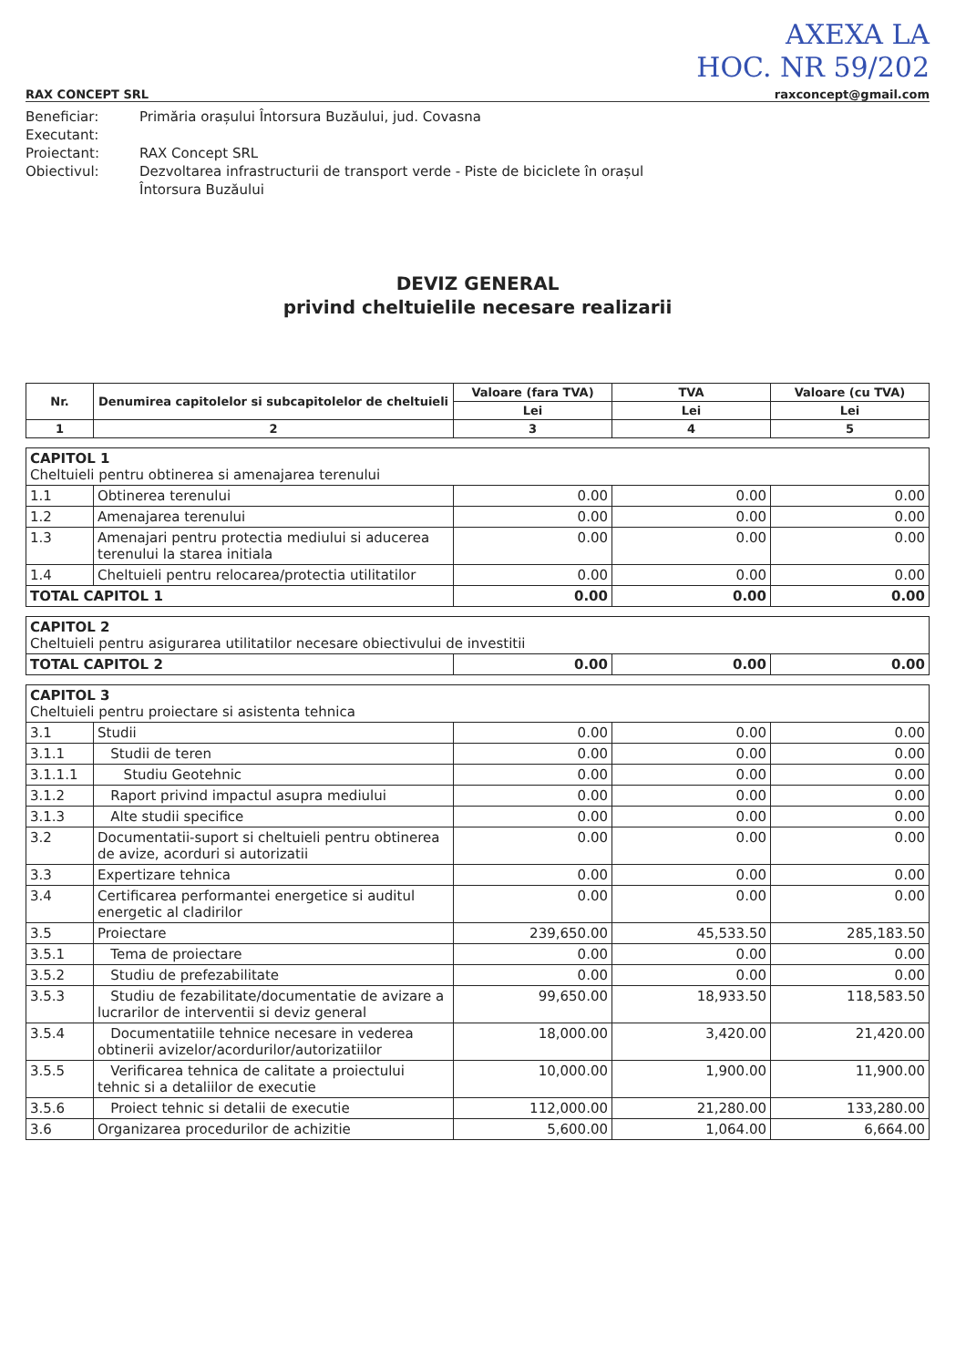AXEXA LA
HOC. NR 59/202
RAX CONCEPT SRL raxconcept@gmail.com
Beneficiar:
Primăria orașului Întorsura Buzăului, jud. Covasna
Executant:
Proiectant:
RAX Concept SRL
Obiectivul:
Dezvoltarea infrastructurii de transport verde - Piste de biciclete în orașul Întorsura Buzăului
DEVIZ GENERAL
privind cheltuielile necesare realizarii
| Nr. | Denumirea capitolelor si subcapitolelor de cheltuieli | Valoare (fara TVA) | TVA | Valoare (cu TVA) |
| --- | --- | --- | --- | --- |
| | | Lei | Lei | Lei |
| 1 | 2 | 3 | 4 | 5 |
| CAPITOL 1 Cheltuieli pentru obtinerea si amenajarea terenului | | | | |
| 1.1 | Obtinerea terenului | 0.00 | 0.00 | 0.00 |
| 1.2 | Amenajarea terenului | 0.00 | 0.00 | 0.00 |
| 1.3 | Amenajari pentru protectia mediului si aducerea terenului la starea initiala | 0.00 | 0.00 | 0.00 |
| 1.4 | Cheltuieli pentru relocarea/protectia utilitatilor | 0.00 | 0.00 | 0.00 |
| TOTAL CAPITOL 1 | | 0.00 | 0.00 | 0.00 |
| CAPITOL 2 Cheltuieli pentru asigurarea utilitatilor necesare obiectivului de investitii | | | |
| TOTAL CAPITOL 2 | 0.00 | 0.00 | 0.00 |
| CAPITOL 3 Cheltuieli pentru proiectare si asistenta tehnica | | | | |
| 3.1 | Studii | 0.00 | 0.00 | 0.00 |
| 3.1.1 | Studii de teren | 0.00 | 0.00 | 0.00 |
| 3.1.1.1 | Studiu Geotehnic | 0.00 | 0.00 | 0.00 |
| 3.1.2 | Raport privind impactul asupra mediului | 0.00 | 0.00 | 0.00 |
| 3.1.3 | Alte studii specifice | 0.00 | 0.00 | 0.00 |
| 3.2 | Documentatii-suport si cheltuieli pentru obtinerea de avize, acorduri si autorizatii | 0.00 | 0.00 | 0.00 |
| 3.3 | Expertizare tehnica | 0.00 | 0.00 | 0.00 |
| 3.4 | Certificarea performantei energetice si auditul energetic al cladirilor | 0.00 | 0.00 | 0.00 |
| 3.5 | Proiectare | 239,650.00 | 45,533.50 | 285,183.50 |
| 3.5.1 | Tema de proiectare | 0.00 | 0.00 | 0.00 |
| 3.5.2 | Studiu de prefezabilitate | 0.00 | 0.00 | 0.00 |
| 3.5.3 | Studiu de fezabilitate/documentatie de avizare a lucrarilor de interventii si deviz general | 99,650.00 | 18,933.50 | 118,583.50 |
| 3.5.4 | Documentatiile tehnice necesare in vederea obtinerii avizelor/acordurilor/autorizatiilor | 18,000.00 | 3,420.00 | 21,420.00 |
| 3.5.5 | Verificarea tehnica de calitate a proiectului tehnic si a detaliilor de executie | 10,000.00 | 1,900.00 | 11,900.00 |
| 3.5.6 | Proiect tehnic si detalii de executie | 112,000.00 | 21,280.00 | 133,280.00 |
| 3.6 | Organizarea procedurilor de achizitie | 5,600.00 | 1,064.00 | 6,664.00 |